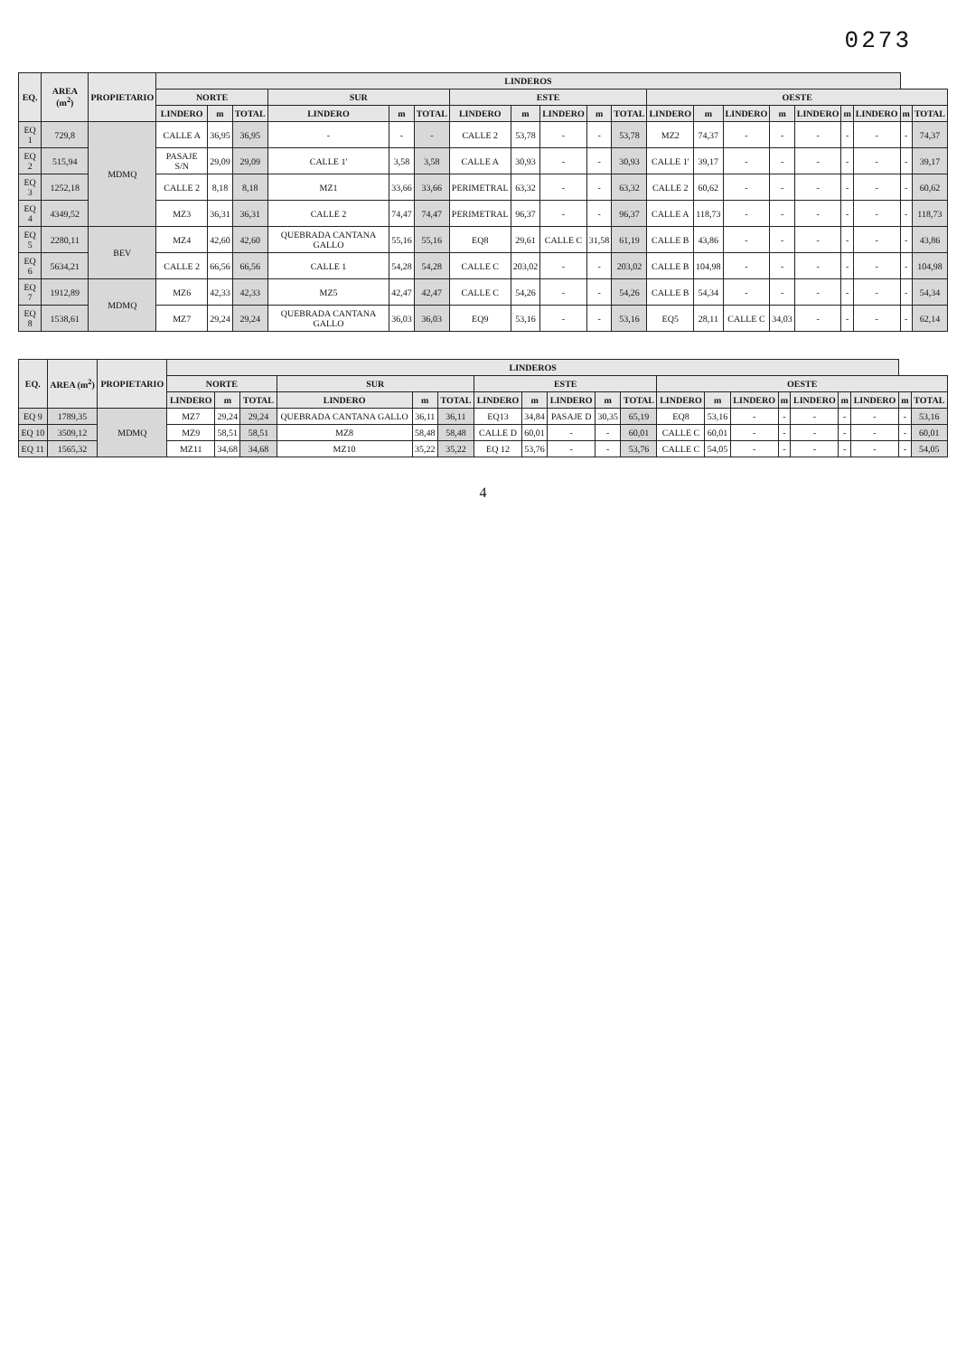0273
| EQ. | AREA (m<sup>2</sup>) | PROPIETARIO | LINDEROS | | | | | | | | | | | | | | | | | | | |
| --- | --- | --- | --- | --- | --- | --- | --- | --- | --- | --- | --- | --- | --- | --- | --- | --- | --- | --- | --- | --- | --- | --- |
| | | | NORTE | | | SUR | | | ESTE | | | | | OESTE | | | | | | | | |
| | | | LINDERO | m | TOTAL | LINDERO | m | TOTAL | LINDERO | m | LINDERO | m | TOTAL | LINDERO | m | LINDERO | m | LINDERO | m | LINDERO | m | TOTAL |
| EQ 1 | 729,8 | MDMQ | CALLE A | 36,95 | 36,95 | - | - | - | CALLE 2 | 53,78 | - | - | 53,78 | MZ2 | 74,37 | - | - | - | - | - | - | 74,37 |
| EQ 2 | 515,94 | | PASAJE S/N | 29,09 | 29,09 | CALLE 1' | 3,58 | 3,58 | CALLE A | 30,93 | - | - | 30,93 | CALLE 1' | 39,17 | - | - | - | - | - | - | 39,17 |
| EQ 3 | 1252,18 | | CALLE 2 | 8,18 | 8,18 | MZ1 | 33,66 | 33,66 | PERIMETRAL | 63,32 | - | - | 63,32 | CALLE 2 | 60,62 | - | - | - | - | - | - | 60,62 |
| EQ 4 | 4349,52 | | MZ3 | 36,31 | 36,31 | CALLE 2 | 74,47 | 74,47 | PERIMETRAL | 96,37 | - | - | 96,37 | CALLE A | 118,73 | - | - | - | - | - | - | 118,73 |
| EQ 5 | 2280,11 | BEV | MZ4 | 42,60 | 42,60 | QUEBRADA CANTANA GALLO | 55,16 | 55,16 | EQ8 | 29,61 | CALLE C | 31,58 | 61,19 | CALLE B | 43,86 | - | - | - | - | - | - | 43,86 |
| EQ 6 | 5634,21 | | CALLE 2 | 66,56 | 66,56 | CALLE 1 | 54,28 | 54,28 | CALLE C | 203,02 | - | - | 203,02 | CALLE B | 104,98 | - | - | - | - | - | - | 104,98 |
| EQ 7 | 1912,89 | MDMQ | MZ6 | 42,33 | 42,33 | MZ5 | 42,47 | 42,47 | CALLE C | 54,26 | - | - | 54,26 | CALLE B | 54,34 | - | - | - | - | - | - | 54,34 |
| EQ 8 | 1538,61 | | MZ7 | 29,24 | 29,24 | QUEBRADA CANTANA GALLO | 36,03 | 36,03 | EQ9 | 53,16 | - | - | 53,16 | EQ5 | 28,11 | CALLE C | 34,03 | - | - | - | - | 62,14 |
| EQ. | AREA (m<sup>2</sup>) | PROPIETARIO | LINDEROS | | | | | | | | | | | | | | | | | | | |
| --- | --- | --- | --- | --- | --- | --- | --- | --- | --- | --- | --- | --- | --- | --- | --- | --- | --- | --- | --- | --- | --- | --- |
| | | | NORTE | | | SUR | | | ESTE | | | | | OESTE | | | | | | | | |
| | | | LINDERO | m | TOTAL | LINDERO | m | TOTAL | LINDERO | m | LINDERO | m | TOTAL | LINDERO | m | LINDERO | m | LINDERO | m | LINDERO | m | TOTAL |
| EQ 9 | 1789,35 | MDMQ | MZ7 | 29,24 | 29,24 | QUEBRADA CANTANA GALLO | 36,11 | 36,11 | EQ13 | 34,84 | PASAJE D | 30,35 | 65,19 | EQ8 | 53,16 | - | - | - | - | - | - | 53,16 |
| EQ 10 | 3509,12 | | MZ9 | 58,51 | 58,51 | MZ8 | 58,48 | 58,48 | CALLE D | 60,01 | - | - | 60,01 | CALLE C | 60,01 | - | - | - | - | - | - | 60,01 |
| EQ 11 | 1565,32 | | MZ11 | 34,68 | 34,68 | MZ10 | 35,22 | 35,22 | EQ 12 | 53,76 | - | - | 53,76 | CALLE C | 54,05 | - | - | - | - | - | - | 54,05 |
4